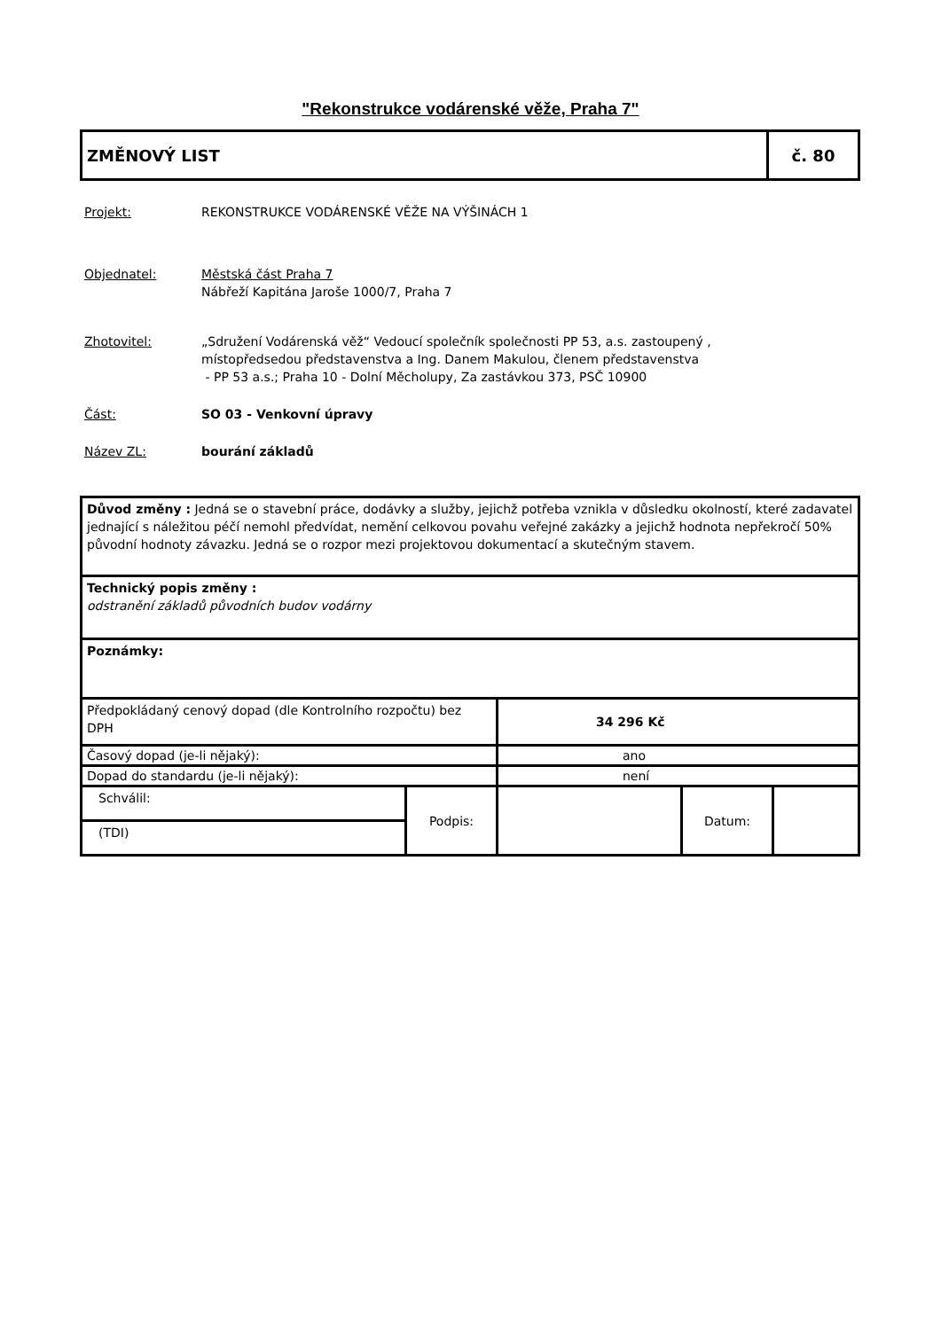"Rekonstrukce vodárenské věže, Praha 7"
| ZMĚNOVÝ LIST | č. 80 |
Projekt: REKONSTRUKCE VODÁRENSKÉ VĚŽE NA VÝŠINÁCH 1
Objednatel: Městská část Praha 7
Nábřeží Kapitána Jaroše 1000/7, Praha 7
Zhotovitel: „Sdružení Vodárenská věž“ Vedoucí společník společnosti PP 53, a.s. zastoupený ,
místopředsedou představenstva a Ing. Danem Makulou, členem představenstva
- PP 53 a.s.; Praha 10 - Dolní Měcholupy, Za zastávkou 373, PSČ 10900
Část: SO 03 - Venkovní úpravy
Název ZL: bourání základů
| Důvod změny : Jedná se o stavební práce, dodávky a služby, jejichž potřeba vznikla v důsledku okolností, které zadavatel jednající s náležitou péčí nemohl předvídat, nemění celkovou povahu veřejné zakázky a jejichž hodnota nepřekročí 50% původní hodnoty závazku. Jedná se o rozpor mezi projektovou dokumentací a skutečným stavem. | | | | |
| Technický popis změny : odstranění základů původních budov vodárny | | | | |
| Poznámky: | | | | |
| Předpokládaný cenový dopad (dle Kontrolního rozpočtu) bez DPH | | 34 296 Kč | | |
| Časový dopad (je-li nějaký): | | ano | | |
| Dopad do standardu (je-li nějaký): | | není | | |
| Schválil: | Podpis: | | Datum: | |
| (TDI) | | | | |